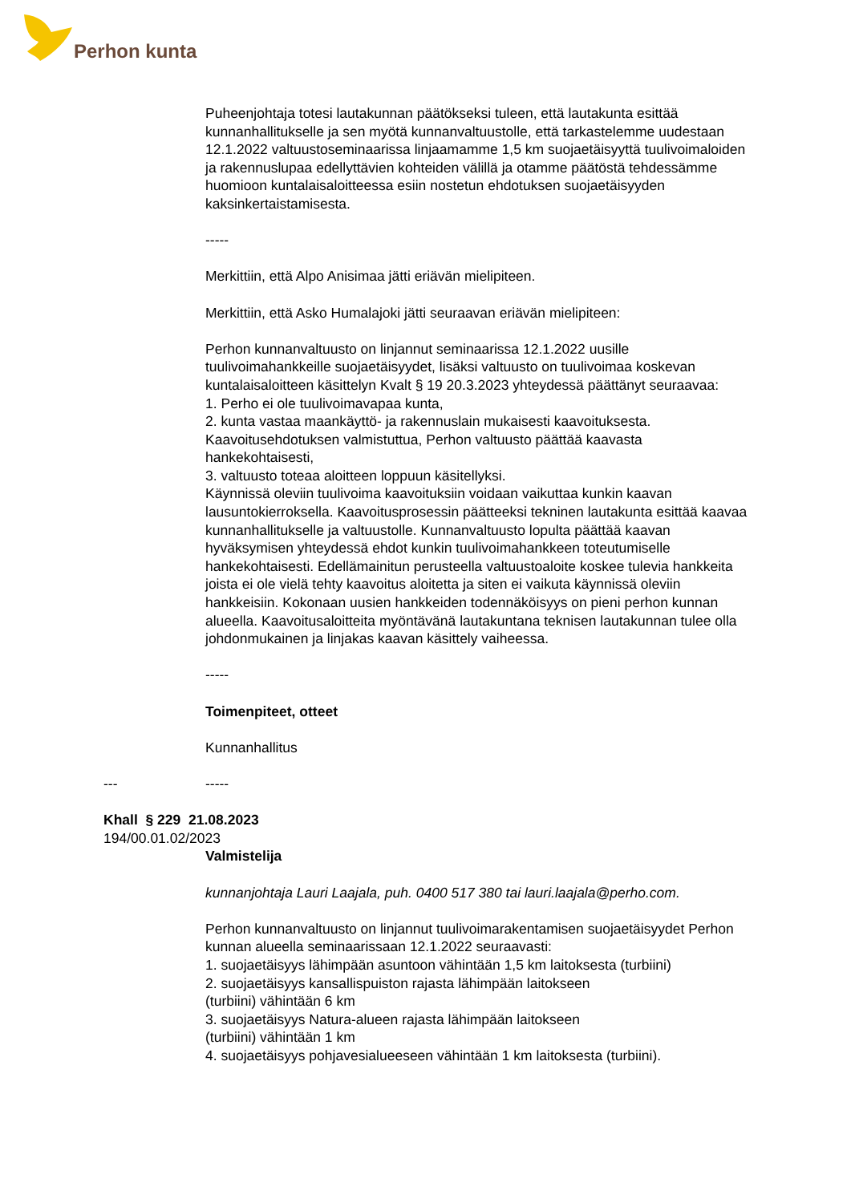Perhon kunta
Puheenjohtaja totesi lautakunnan päätökseksi tuleen, että lautakunta esittää kunnanhallitukselle ja sen myötä kunnanvaltuustolle, että tarkastelemme uudestaan 12.1.2022 valtuustoseminaarissa linjaamamme 1,5 km suojaetäisyyttä tuulivoimaloiden ja rakennuslupaa edellyttävien kohteiden välillä ja otamme päätöstä tehdessämme huomioon kuntalaisaloitteessa esiin nostetun ehdotuksen suojaetäisyyden kaksinkertaistamisesta.
-----
Merkittiin, että Alpo Anisimaa jätti eriävän mielipiteen.
Merkittiin, että Asko Humalajoki jätti seuraavan eriävän mielipiteen:
Perhon kunnanvaltuusto on linjannut seminaarissa 12.1.2022 uusille tuulivoimahankkeille suojaetäisyydet, lisäksi valtuusto on tuulivoimaa koskevan kuntalaisaloitteen käsittelyn Kvalt § 19 20.3.2023 yhteydessä päättänyt seuraavaa:
1. Perho ei ole tuulivoimavapaa kunta,
2. kunta vastaa maankäyttö- ja rakennuslain mukaisesti kaavoituksesta. Kaavoitusehdotuksen valmistuttua, Perhon valtuusto päättää kaavasta hankekohtaisesti,
3. valtuusto toteaa aloitteen loppuun käsitellyksi.
Käynnissä oleviin tuulivoima kaavoituksiin voidaan vaikuttaa kunkin kaavan lausuntokierroksella. Kaavoitusprosessin päätteeksi tekninen lautakunta esittää kaavaa kunnanhallitukselle ja valtuustolle. Kunnanvaltuusto lopulta päättää kaavan hyväksymisen yhteydessä ehdot kunkin tuulivoimahankkeen toteutumiselle hankekohtaisesti. Edellämainitun perusteella valtuustoaloite koskee tulevia hankkeita joista ei ole vielä tehty kaavoitus aloitetta ja siten ei vaikuta käynnissä oleviin hankkeisiin. Kokonaan uusien hankkeiden todennäköisyys on pieni perhon kunnan alueella. Kaavoitusaloitteita myöntävänä lautakuntana teknisen lautakunnan tulee olla johdonmukainen ja linjakas kaavan käsittely vaiheessa.
-----
Toimenpiteet, otteet
Kunnanhallitus
--- -----
Khall § 229 21.08.2023
194/00.01.02/2023
Valmistelija
kunnanjohtaja Lauri Laajala, puh. 0400 517 380 tai lauri.laajala@perho.com.
Perhon kunnanvaltuusto on linjannut tuulivoimarakentamisen suojaetäisyydet Perhon kunnan alueella seminaarissaan 12.1.2022 seuraavasti:
1. suojaetäisyys lähimpään asuntoon vähintään 1,5 km laitoksesta (turbiini)
2. suojaetäisyys kansallispuiston rajasta lähimpään laitokseen
(turbiini) vähintään 6 km
3. suojaetäisyys Natura-alueen rajasta lähimpään laitokseen
(turbiini) vähintään 1 km
4. suojaetäisyys pohjavesialueeseen vähintään 1 km laitoksesta (turbiini).